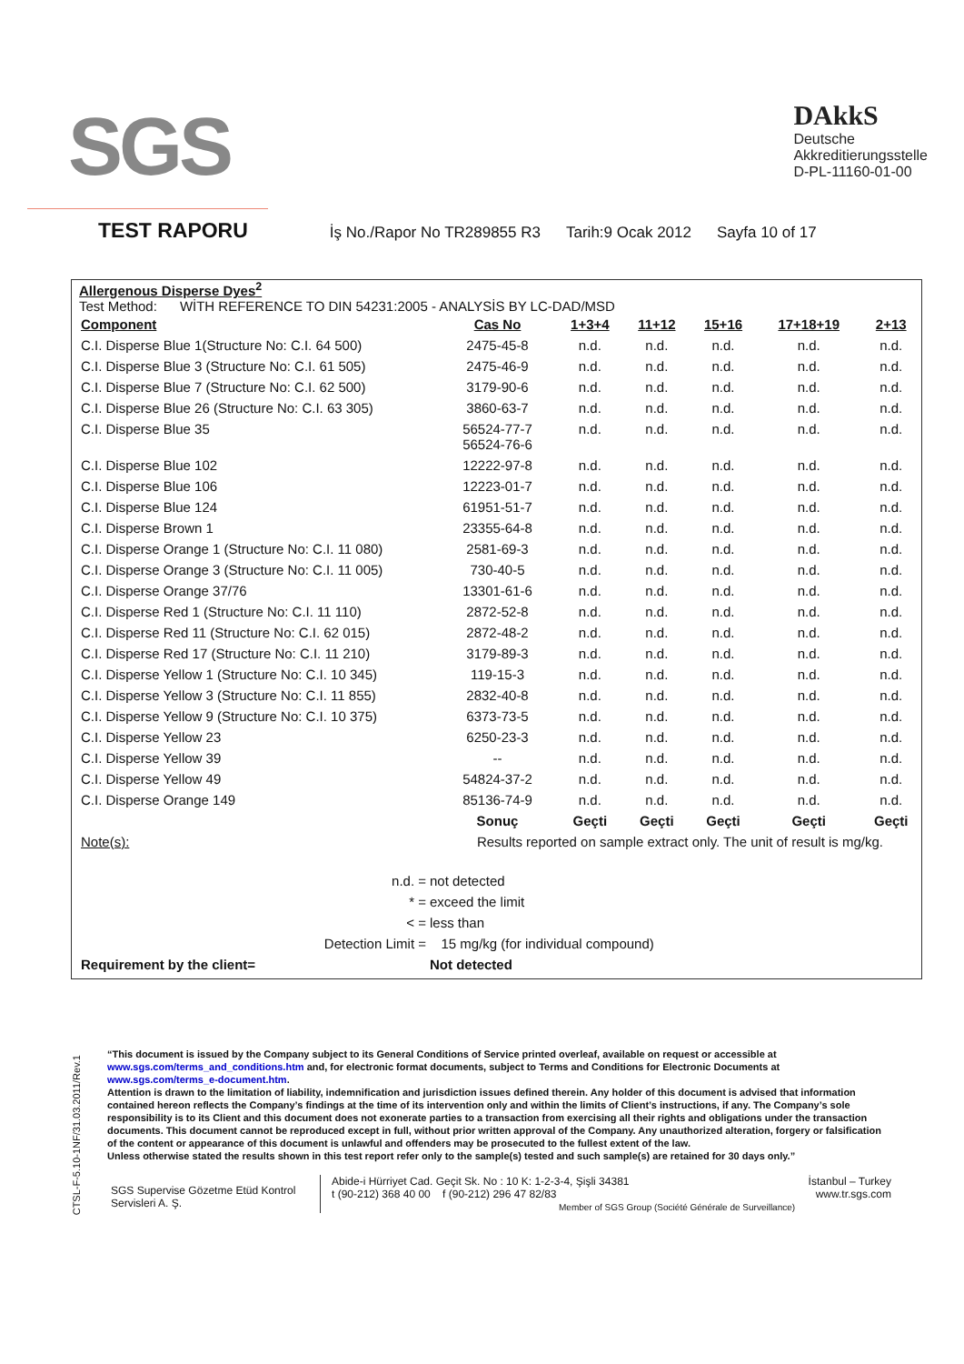SGS
DAkkS
Deutsche
Akkreditierungsstelle
D-PL-11160-01-00
TEST RAPORU
İş No./Rapor No TR289855 R3 Tarih:9 Ocak 2012 Sayfa 10 of 17
Allergenous Disperse Dyes<sup>2</sup>
Test Method: WİTH REFERENCE TO DIN 54231:2005 - ANALYSİS BY LC-DAD/MSD
| Component | Cas No | 1+3+4 | 11+12 | 15+16 | 17+18+19 | 2+13 |
| --- | --- | --- | --- | --- | --- | --- |
| C.I. Disperse Blue 1(Structure No: C.I. 64 500) | 2475-45-8 | n.d. | n.d. | n.d. | n.d. | n.d. |
| C.I. Disperse Blue 3 (Structure No: C.I. 61 505) | 2475-46-9 | n.d. | n.d. | n.d. | n.d. | n.d. |
| C.I. Disperse Blue 7 (Structure No: C.I. 62 500) | 3179-90-6 | n.d. | n.d. | n.d. | n.d. | n.d. |
| C.I. Disperse Blue 26 (Structure No: C.I. 63 305) | 3860-63-7 | n.d. | n.d. | n.d. | n.d. | n.d. |
| C.I. Disperse Blue 35 | 56524-77-7 56524-76-6 | n.d. | n.d. | n.d. | n.d. | n.d. |
| C.I. Disperse Blue 102 | 12222-97-8 | n.d. | n.d. | n.d. | n.d. | n.d. |
| C.I. Disperse Blue 106 | 12223-01-7 | n.d. | n.d. | n.d. | n.d. | n.d. |
| C.I. Disperse Blue 124 | 61951-51-7 | n.d. | n.d. | n.d. | n.d. | n.d. |
| C.I. Disperse Brown 1 | 23355-64-8 | n.d. | n.d. | n.d. | n.d. | n.d. |
| C.I. Disperse Orange 1 (Structure No: C.I. 11 080) | 2581-69-3 | n.d. | n.d. | n.d. | n.d. | n.d. |
| C.I. Disperse Orange 3 (Structure No: C.I. 11 005) | 730-40-5 | n.d. | n.d. | n.d. | n.d. | n.d. |
| C.I. Disperse Orange 37/76 | 13301-61-6 | n.d. | n.d. | n.d. | n.d. | n.d. |
| C.I. Disperse Red 1 (Structure No: C.I. 11 110) | 2872-52-8 | n.d. | n.d. | n.d. | n.d. | n.d. |
| C.I. Disperse Red 11 (Structure No: C.I. 62 015) | 2872-48-2 | n.d. | n.d. | n.d. | n.d. | n.d. |
| C.I. Disperse Red 17 (Structure No: C.I. 11 210) | 3179-89-3 | n.d. | n.d. | n.d. | n.d. | n.d. |
| C.I. Disperse Yellow 1 (Structure No: C.I. 10 345) | 119-15-3 | n.d. | n.d. | n.d. | n.d. | n.d. |
| C.I. Disperse Yellow 3 (Structure No: C.I. 11 855) | 2832-40-8 | n.d. | n.d. | n.d. | n.d. | n.d. |
| C.I. Disperse Yellow 9 (Structure No: C.I. 10 375) | 6373-73-5 | n.d. | n.d. | n.d. | n.d. | n.d. |
| C.I. Disperse Yellow 23 | 6250-23-3 | n.d. | n.d. | n.d. | n.d. | n.d. |
| C.I. Disperse Yellow 39 | -- | n.d. | n.d. | n.d. | n.d. | n.d. |
| C.I. Disperse Yellow 49 | 54824-37-2 | n.d. | n.d. | n.d. | n.d. | n.d. |
| C.I. Disperse Orange 149 | 85136-74-9 | n.d. | n.d. | n.d. | n.d. | n.d. |
| | Sonuç | Geçti | Geçti | Geçti | Geçti | Geçti |
| Note(s): | Results reported on sample extract only. The unit of result is mg/kg. | | | | | |
| n.d. = | not detected |
| * = | exceed the limit |
| < = | less than |
| Detection Limit = | 15 mg/kg (for individual compound) |
| Requirement by the client= | Not detected |
CTSL-F-5.10-1NF/31.03.2011/Rev.1
“This document is issued by the Company subject to its General Conditions of Service printed overleaf, available on request or accessible at www.sgs.com/terms_and_conditions.htm and, for electronic format documents, subject to Terms and Conditions for Electronic Documents at www.sgs.com/terms_e-document.htm.
Attention is drawn to the limitation of liability, indemnification and jurisdiction issues defined therein. Any holder of this document is advised that information contained hereon reflects the Company’s findings at the time of its intervention only and within the limits of Client’s instructions, if any. The Company’s sole responsibility is to its Client and this document does not exonerate parties to a transaction from exercising all their rights and obligations under the transaction documents. This document cannot be reproduced except in full, without prior written approval of the Company. Any unauthorized alteration, forgery or falsification of the content or appearance of this document is unlawful and offenders may be prosecuted to the fullest extent of the law.
Unless otherwise stated the results shown in this test report refer only to the sample(s) tested and such sample(s) are retained for 30 days only.”
SGS Supervise Gözetme Etüd Kontrol Servisleri A. Ş.
Abide-i Hürriyet Cad. Geçit Sk. No : 10 K: 1-2-3-4, Şişli 34381
t (90-212) 368 40 00 f (90-212) 296 47 82/83
Member of SGS Group (Société Générale de Surveillance)
İstanbul – Turkey
www.tr.sgs.com